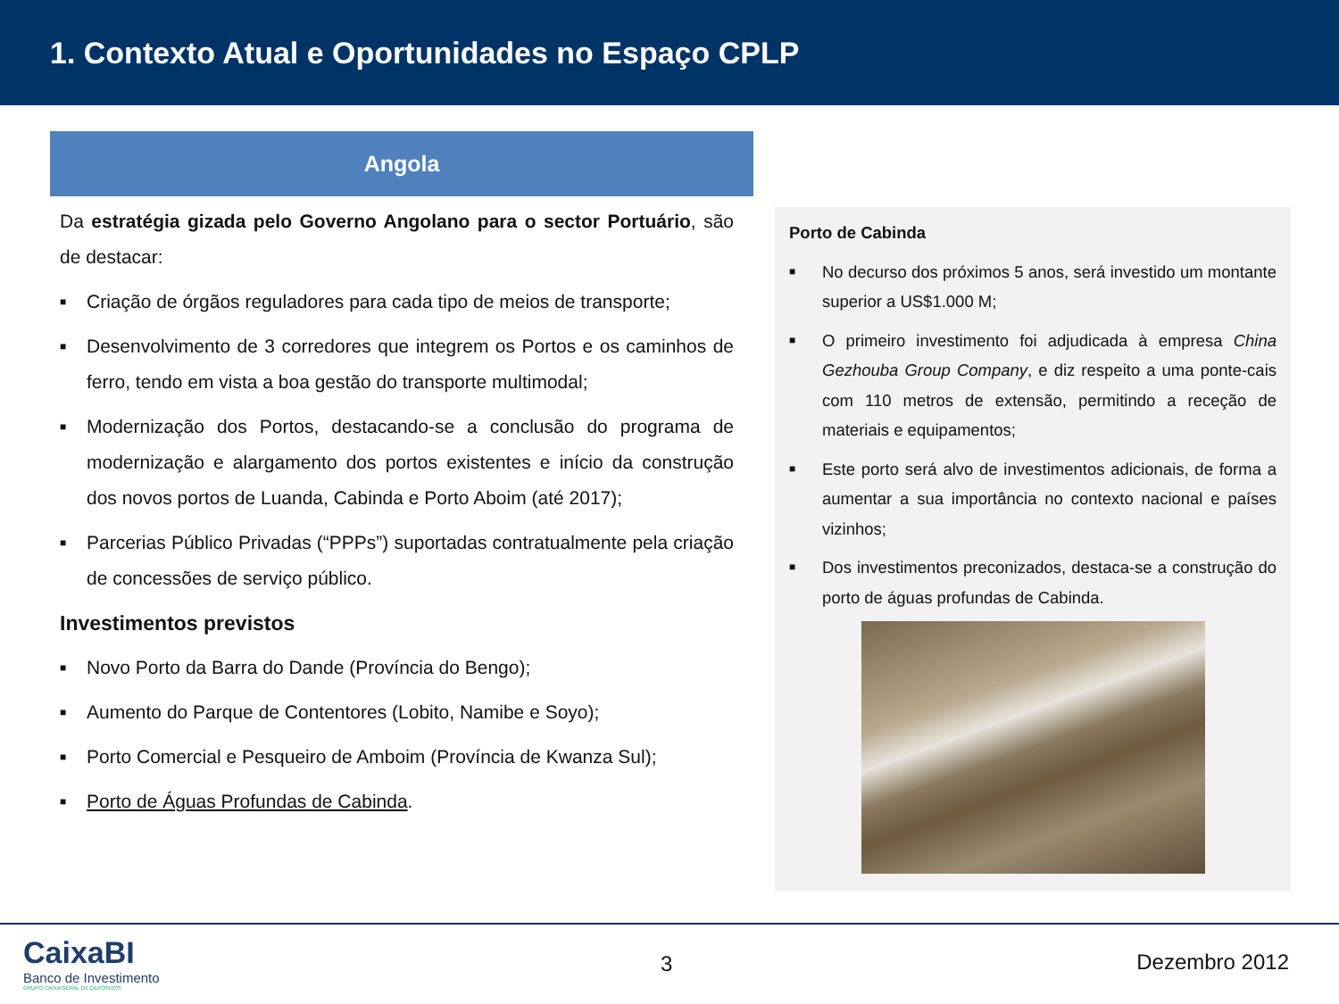1. Contexto Atual e Oportunidades no Espaço CPLP
Angola
Da estratégia gizada pelo Governo Angolano para o sector Portuário, são de destacar:
■ Criação de órgãos reguladores para cada tipo de meios de transporte;
■ Desenvolvimento de 3 corredores que integrem os Portos e os caminhos de ferro, tendo em vista a boa gestão do transporte multimodal;
■ Modernização dos Portos, destacando-se a conclusão do programa de modernização e alargamento dos portos existentes e início da construção dos novos portos de Luanda, Cabinda e Porto Aboim (até 2017);
■ Parcerias Público Privadas (“PPPs”) suportadas contratualmente pela criação de concessões de serviço público.
Investimentos previstos
■ Novo Porto da Barra do Dande (Província do Bengo);
■ Aumento do Parque de Contentores (Lobito, Namibe e Soyo);
■ Porto Comercial e Pesqueiro de Amboim (Província de Kwanza Sul);
■ Porto de Águas Profundas de Cabinda.
Porto de Cabinda
■ No decurso dos próximos 5 anos, será investido um montante superior a US$1.000 M;
■ O primeiro investimento foi adjudicada à empresa China Gezhouba Group Company, e diz respeito a uma ponte-cais com 110 metros de extensão, permitindo a receção de materiais e equipamentos;
■ Este porto será alvo de investimentos adicionais, de forma a aumentar a sua importância no contexto nacional e países vizinhos;
■ Dos investimentos preconizados, destaca-se a construção do porto de águas profundas de Cabinda.
CaixaBI
Banco de Investimento
GRUPO CAIXA GERAL DE DEPOSITOS
3 Dezembro 2012